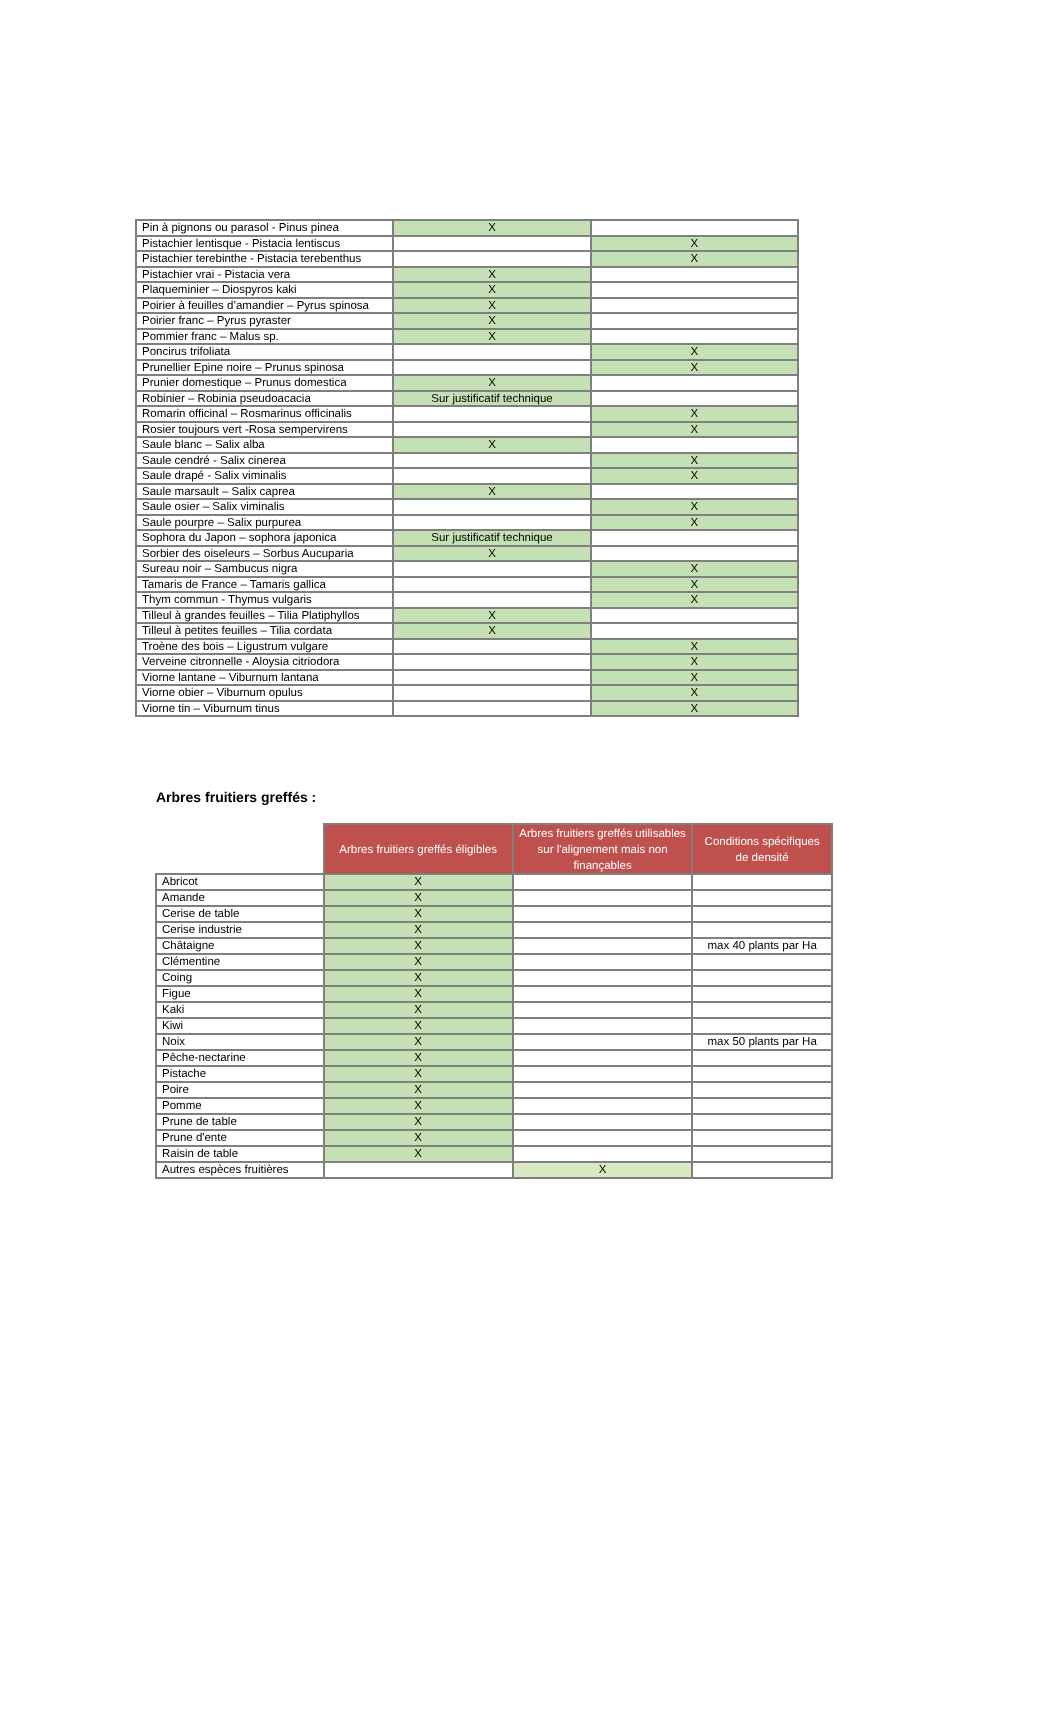| Pin à pignons ou parasol - Pinus pinea | X | |
| Pistachier lentisque - Pistacia lentiscus | | X |
| Pistachier terebinthe - Pistacia terebenthus | | X |
| Pistachier vrai - Pistacia vera | X | |
| Plaqueminier – Diospyros kaki | X | |
| Poirier à feuilles d’amandier – Pyrus spinosa | X | |
| Poirier franc – Pyrus pyraster | X | |
| Pommier franc – Malus sp. | X | |
| Poncirus trifoliata | | X |
| Prunellier Epine noire – Prunus spinosa | | X |
| Prunier domestique – Prunus domestica | X | |
| Robinier – Robinia pseudoacacia | Sur justificatif technique | |
| Romarin officinal – Rosmarinus officinalis | | X |
| Rosier toujours vert -Rosa sempervirens | | X |
| Saule blanc – Salix alba | X | |
| Saule cendré - Salix cinerea | | X |
| Saule drapé - Salix viminalis | | X |
| Saule marsault – Salix caprea | X | |
| Saule osier – Salix viminalis | | X |
| Saule pourpre – Salix purpurea | | X |
| Sophora du Japon – sophora japonica | Sur justificatif technique | |
| Sorbier des oiseleurs – Sorbus Aucuparia | X | |
| Sureau noir – Sambucus nigra | | X |
| Tamaris de France – Tamaris gallica | | X |
| Thym commun - Thymus vulgaris | | X |
| Tilleul à grandes feuilles – Tilia Platiphyllos | X | |
| Tilleul à petites feuilles – Tilia cordata | X | |
| Troène des bois – Ligustrum vulgare | | X |
| Verveine citronnelle - Aloysia citriodora | | X |
| Viorne lantane – Viburnum lantana | | X |
| Viorne obier – Viburnum opulus | | X |
| Viorne tin – Viburnum tinus | | X |
Arbres fruitiers greffés :
| | Arbres fruitiers greffés éligibles | Arbres fruitiers greffés utilisables sur l'alignement mais non finançables | Conditions spécifiques de densité |
| --- | --- | --- | --- |
| Abricot | X | | |
| Amande | X | | |
| Cerise de table | X | | |
| Cerise industrie | X | | |
| Châtaigne | X | | max 40 plants par Ha |
| Clémentine | X | | |
| Coing | X | | |
| Figue | X | | |
| Kaki | X | | |
| Kiwi | X | | |
| Noix | X | | max 50 plants par Ha |
| Pêche-nectarine | X | | |
| Pistache | X | | |
| Poire | X | | |
| Pomme | X | | |
| Prune de table | X | | |
| Prune d'ente | X | | |
| Raisin de table | X | | |
| Autres espèces fruitières | | X | |